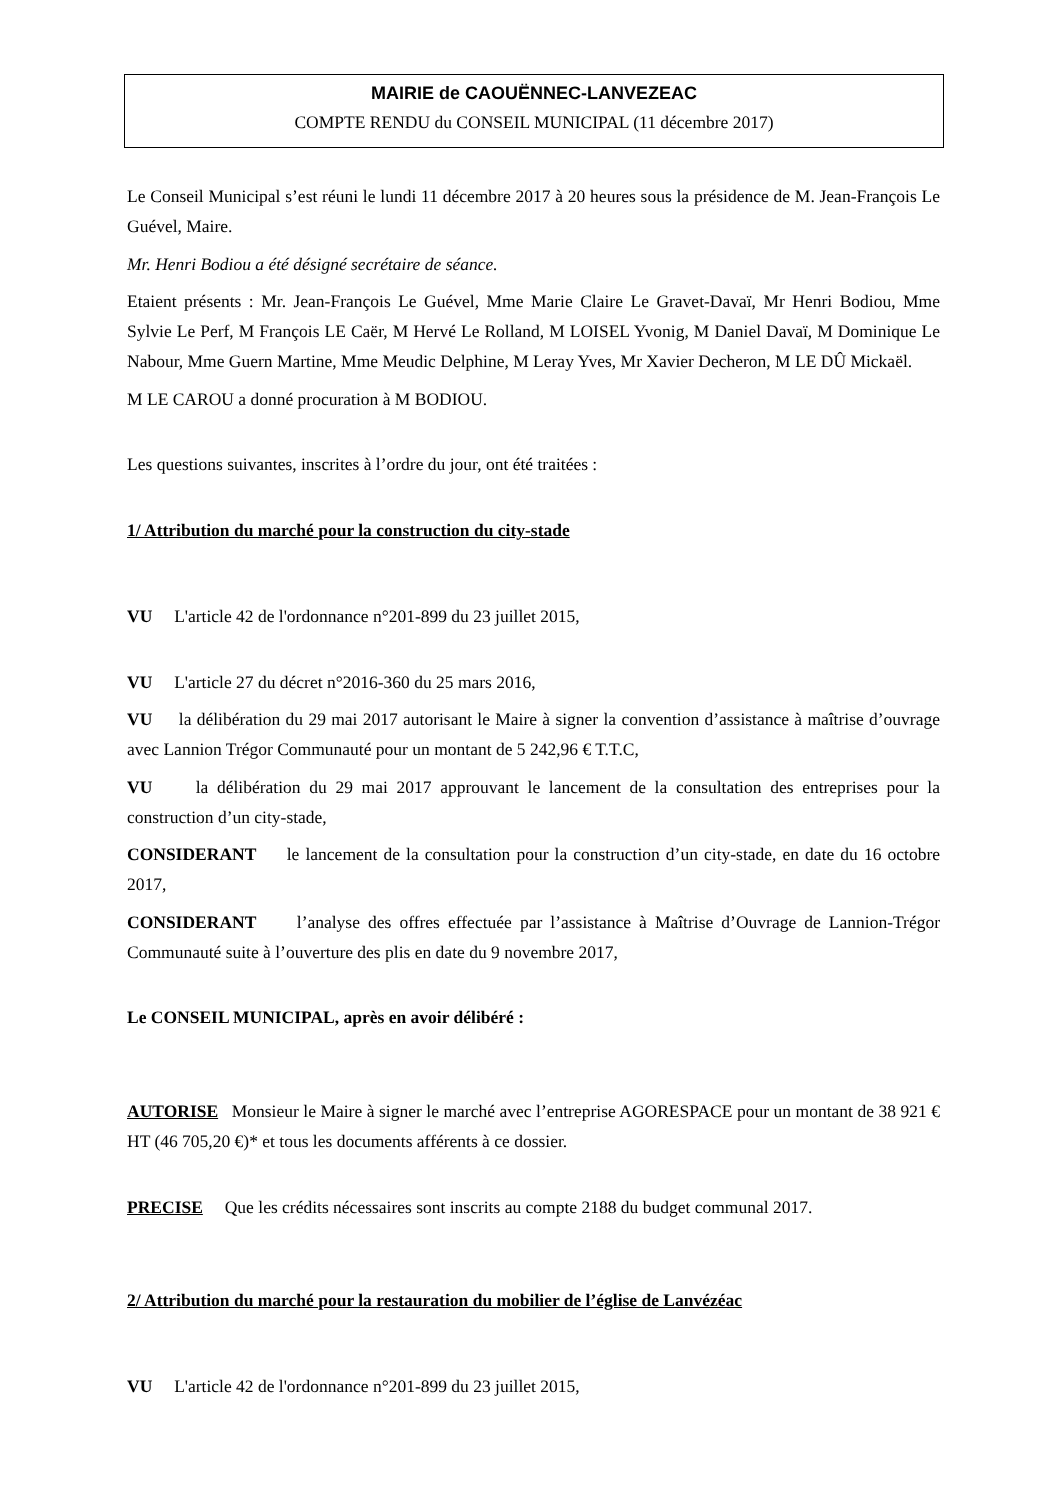MAIRIE de CAOUËNNEC-LANVEZEAC
COMPTE RENDU du CONSEIL MUNICIPAL (11 décembre 2017)
Le Conseil Municipal s’est réuni le lundi 11 décembre 2017 à 20 heures sous la présidence de M. Jean-François Le Guével, Maire.
Mr. Henri Bodiou a été désigné secrétaire de séance.
Etaient présents : Mr. Jean-François Le Guével, Mme Marie Claire Le Gravet-Davaï, Mr Henri Bodiou, Mme Sylvie Le Perf, M François LE Caër, M Hervé Le Rolland, M LOISEL Yvonig, M Daniel Davaï, M Dominique Le Nabour, Mme Guern Martine, Mme Meudic Delphine, M Leray Yves, Mr Xavier Decheron, M LE DÛ Mickaël.
M LE CAROU a donné procuration à M BODIOU.
Les questions suivantes, inscrites à l’ordre du jour, ont été traitées :
1/ Attribution du marché pour la construction du city-stade
VU L'article 42 de l'ordonnance n°201-899 du 23 juillet 2015,
VU L'article 27 du décret n°2016-360 du 25 mars 2016,
VU la délibération du 29 mai 2017 autorisant le Maire à signer la convention d’assistance à maîtrise d’ouvrage avec Lannion Trégor Communauté pour un montant de 5 242,96 € T.T.C,
VU la délibération du 29 mai 2017 approuvant le lancement de la consultation des entreprises pour la construction d’un city-stade,
CONSIDERANT le lancement de la consultation pour la construction d’un city-stade, en date du 16 octobre 2017,
CONSIDERANT l’analyse des offres effectuée par l’assistance à Maîtrise d’Ouvrage de Lannion-Trégor Communauté suite à l’ouverture des plis en date du 9 novembre 2017,
Le CONSEIL MUNICIPAL, après en avoir délibéré :
AUTORISE Monsieur le Maire à signer le marché avec l’entreprise AGORESPACE pour un montant de 38 921 € HT (46 705,20 €)* et tous les documents afférents à ce dossier.
PRECISE Que les crédits nécessaires sont inscrits au compte 2188 du budget communal 2017.
2/ Attribution du marché pour la restauration du mobilier de l’église de Lanvézéac
VU L'article 42 de l'ordonnance n°201-899 du 23 juillet 2015,